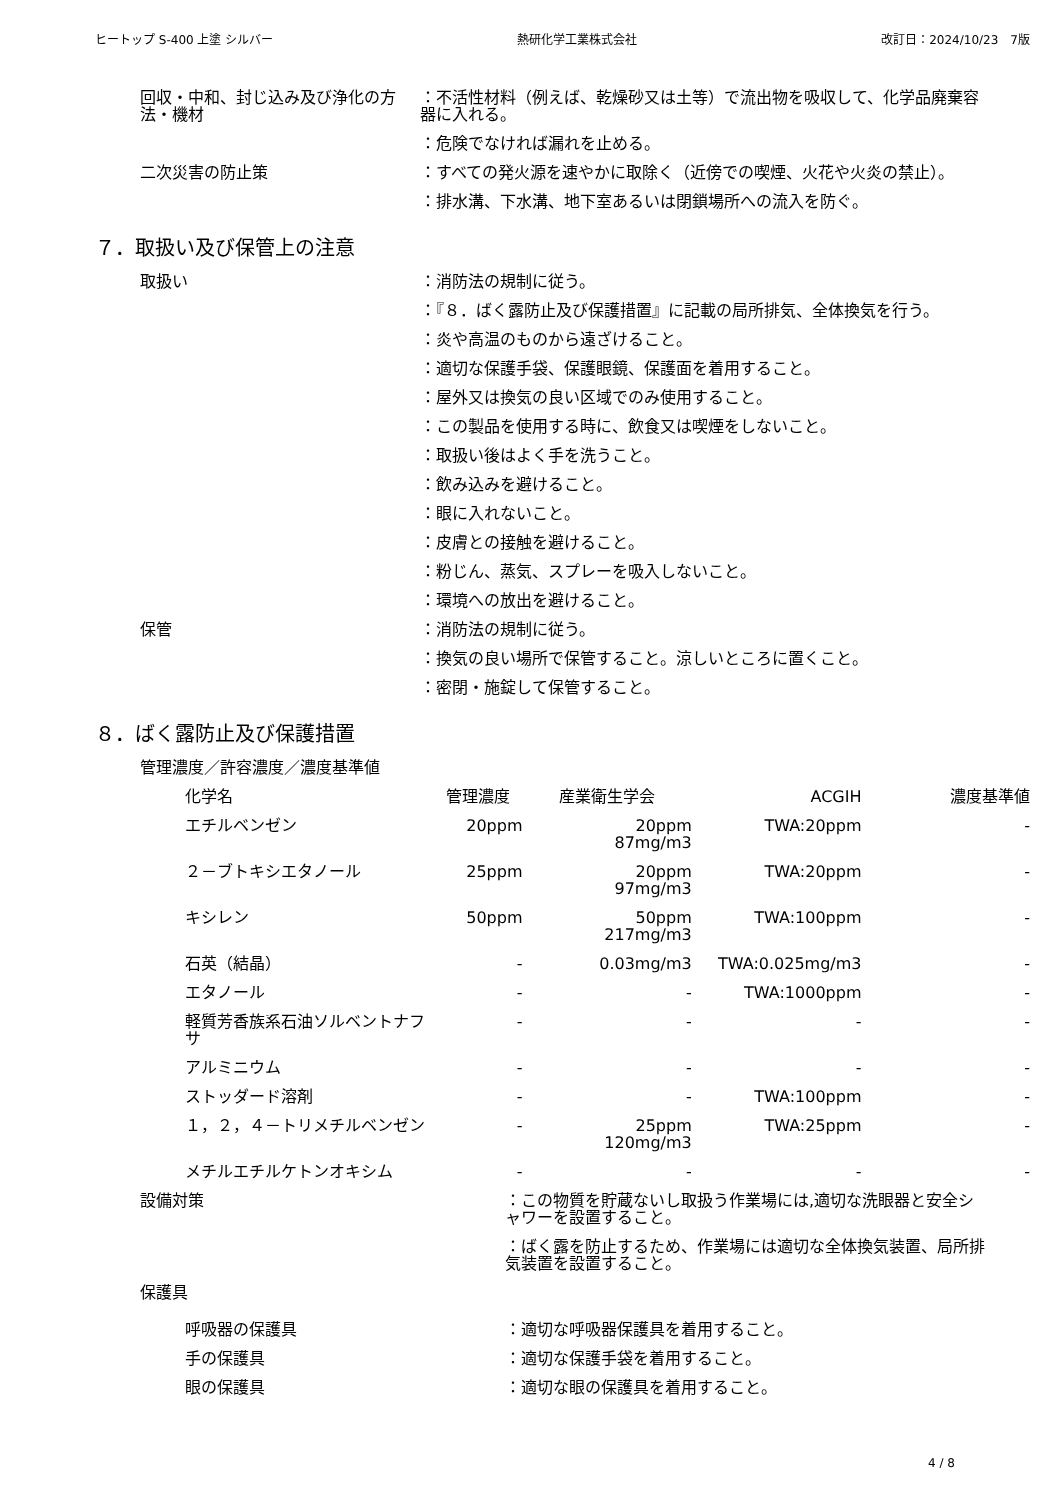ヒートップ S-400 上塗 シルバー 熱研化学工業株式会社 改訂日：2024/10/23　7版
回収・中和、封じ込み及び浄化の方法・機材
：不活性材料（例えば、乾燥砂又は土等）で流出物を吸収して、化学品廃棄容器に入れる。
：危険でなければ漏れを止める。
二次災害の防止策 ：すべての発火源を速やかに取除く（近傍での喫煙、火花や火炎の禁止）。
：排水溝、下水溝、地下室あるいは閉鎖場所への流入を防ぐ。
７．取扱い及び保管上の注意
取扱い ：消防法の規制に従う。
：『８．ばく露防止及び保護措置』に記載の局所排気、全体換気を行う。
：炎や高温のものから遠ざけること。
：適切な保護手袋、保護眼鏡、保護面を着用すること。
：屋外又は換気の良い区域でのみ使用すること。
：この製品を使用する時に、飲食又は喫煙をしないこと。
：取扱い後はよく手を洗うこと。
：飲み込みを避けること。
：眼に入れないこと。
：皮膚との接触を避けること。
：粉じん、蒸気、スプレーを吸入しないこと。
：環境への放出を避けること。
保管 ：消防法の規制に従う。
：換気の良い場所で保管すること。涼しいところに置くこと。
：密閉・施錠して保管すること。
８．ばく露防止及び保護措置
管理濃度／許容濃度／濃度基準値
| 化学名 | 管理濃度 | 産業衛生学会 | ACGIH | 濃度基準値 |
| --- | --- | --- | --- | --- |
| エチルベンゼン | 20ppm | 20ppm 87mg/m3 | TWA:20ppm | - |
| ２－ブトキシエタノール | 25ppm | 20ppm 97mg/m3 | TWA:20ppm | - |
| キシレン | 50ppm | 50ppm 217mg/m3 | TWA:100ppm | - |
| 石英（結晶） | - | 0.03mg/m3 | TWA:0.025mg/m3 | - |
| エタノール | - | - | TWA:1000ppm | - |
| 軽質芳香族系石油ソルベントナフサ | - | - | - | - |
| アルミニウム | - | - | - | - |
| ストッダード溶剤 | - | - | TWA:100ppm | - |
| １，２，４－トリメチルベンゼン | - | 25ppm 120mg/m3 | TWA:25ppm | - |
| メチルエチルケトンオキシム | - | - | - | - |
設備対策 ：この物質を貯蔵ないし取扱う作業場には,適切な洗眼器と安全シャワーを設置すること。
：ばく露を防止するため、作業場には適切な全体換気装置、局所排気装置を設置すること。
保護具
呼吸器の保護具 ：適切な呼吸器保護具を着用すること。
手の保護具 ：適切な保護手袋を着用すること。
眼の保護具 ：適切な眼の保護具を着用すること。
4 / 8